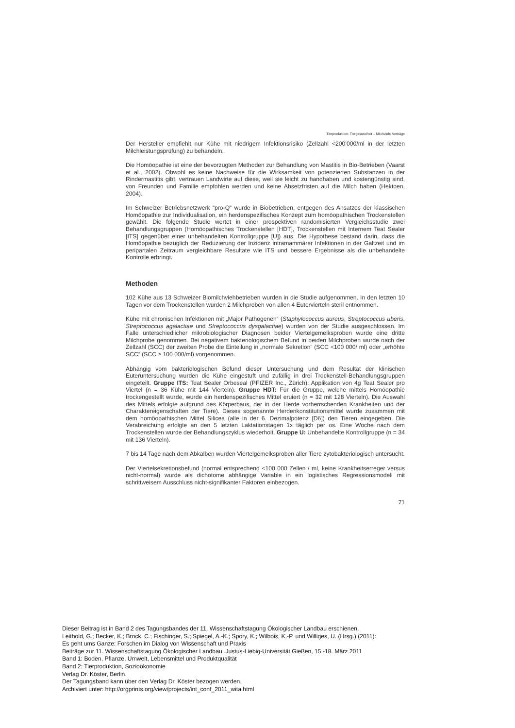Tierproduktion: Tiergesundheit – Milchvieh: Vorträge
Der Hersteller empfiehlt nur Kühe mit niedrigem Infektionsrisiko (Zellzahl <200’000/ml in der letzten Milchleistungsprüfung) zu behandeln.
Die Homöopathie ist eine der bevorzugten Methoden zur Behandlung von Mastitis in Bio-Betrieben (Vaarst et al., 2002). Obwohl es keine Nachweise für die Wirksamkeit von potenzierten Substanzen in der Rindermastitis gibt, vertrauen Landwirte auf diese, weil sie leicht zu handhaben und kostengünstig sind, von Freunden und Familie empfohlen werden und keine Absetzfristen auf die Milch haben (Hektoen, 2004).
Im Schweizer Betriebsnetzwerk “pro-Q“ wurde in Biobetrieben, entgegen des Ansatzes der klassischen Homöopathie zur Individualisation, ein herdenspezifisches Konzept zum homöopathischen Trockenstellen gewählt. Die folgende Studie wertet in einer prospektiven randomisierten Vergleichsstudie zwei Behandlungsgruppen (Homöopathisches Trockenstellen [HDT], Trockenstellen mit Internem Teat Sealer [ITS] gegenüber einer unbehandelten Kontrollgruppe [U]) aus. Die Hypothese bestand darin, dass die Homöopathie bezüglich der Reduzierung der Inzidenz intramammärer Infektionen in der Galtzeit und im peripartalen Zeitraum vergleichbare Resultate wie ITS und bessere Ergebnisse als die unbehandelte Kontrolle erbringt.
Methoden
102 Kühe aus 13 Schweizer Biomilchviehbetrieben wurden in die Studie aufgenommen. In den letzten 10 Tagen vor dem Trockenstellen wurden 2 Milchproben von allen 4 Eutervierteln steril entnommen.
Kühe mit chronischen Infektionen mit „Major Pathogenen“ (Staphylococcus aureus, Streptococcus uberis, Streptococcus agalactiae und Streptococcus dysgalactiae) wurden von der Studie ausgeschlossen. Im Falle unterschiedlicher mikrobiologischer Diagnosen beider Viertelgemelksproben wurde eine dritte Milchprobe genommen. Bei negativem bakteriologischem Befund in beiden Milchproben wurde nach der Zellzahl (SCC) der zweiten Probe die Einteilung in „normale Sekretion“ (SCC <100 000/ ml) oder „erhöhte SCC“ (SCC ≥ 100 000/ml) vorgenommen.
Abhängig vom bakteriologischen Befund dieser Untersuchung und dem Resultat der klinischen Euteruntersuchung wurden die Kühe eingestuft und zufällig in drei Trockenstell-Behandlungsgruppen eingeteilt. Gruppe ITS: Teat Sealer Orbeseal (PFIZER Inc., Zürich): Applikation von 4g Teat Sealer pro Viertel (n = 36 Kühe mit 144 Vierteln). Gruppe HDT: Für die Gruppe, welche mittels Homöopathie trockengestellt wurde, wurde ein herdenspezifisches Mittel eruiert (n = 32 mit 128 Vierteln). Die Auswahl des Mittels erfolgte aufgrund des Körperbaus, der in der Herde vorherrschenden Krankheiten und der Charaktereigenschaften der Tiere). Dieses sogenannte Herdenkonstitutionsmittel wurde zusammen mit dem homöopathischen Mittel Silicea (alle in der 6. Dezimalpotenz [D6]) den Tieren eingegeben. Die Verabreichung erfolgte an den 5 letzten Laktationstagen 1x täglich per os. Eine Woche nach dem Trockenstellen wurde der Behandlungszyklus wiederholt. Gruppe U: Unbehandelte Kontrollgruppe (n = 34 mit 136 Vierteln).
7 bis 14 Tage nach dem Abkalben wurden Viertelgemelksproben aller Tiere zytobakteriologisch untersucht.
Der Viertelsekretionsbefund (normal entsprechend <100 000 Zellen / ml, keine Krankheitserreger versus nicht-normal) wurde als dichotome abhängige Variable in ein logistisches Regressionsmodell mit schrittweisem Ausschluss nicht-signifikanter Faktoren einbezogen.
71
Dieser Beitrag ist in Band 2 des Tagungsbandes der 11. Wissenschaftstagung Ökologischer Landbau erschienen.
Leithold, G.; Becker, K.; Brock, C.; Fischinger, S.; Spiegel, A.-K.; Spory, K.; Wilbois, K.-P. und Williges, U. (Hrsg.) (2011):
Es geht ums Ganze: Forschen im Dialog von Wissenschaft und Praxis
Beiträge zur 11. Wissenschaftstagung Ökologischer Landbau, Justus-Liebig-Universität Gießen, 15.-18. März 2011
Band 1: Boden, Pflanze, Umwelt, Lebensmittel und Produktqualität
Band 2: Tierproduktion, Sozioökonomie
Verlag Dr. Köster, Berlin.
Der Tagungsband kann über den Verlag Dr. Köster bezogen werden.
Archiviert unter: http://orgprints.org/view/projects/int_conf_2011_wita.html